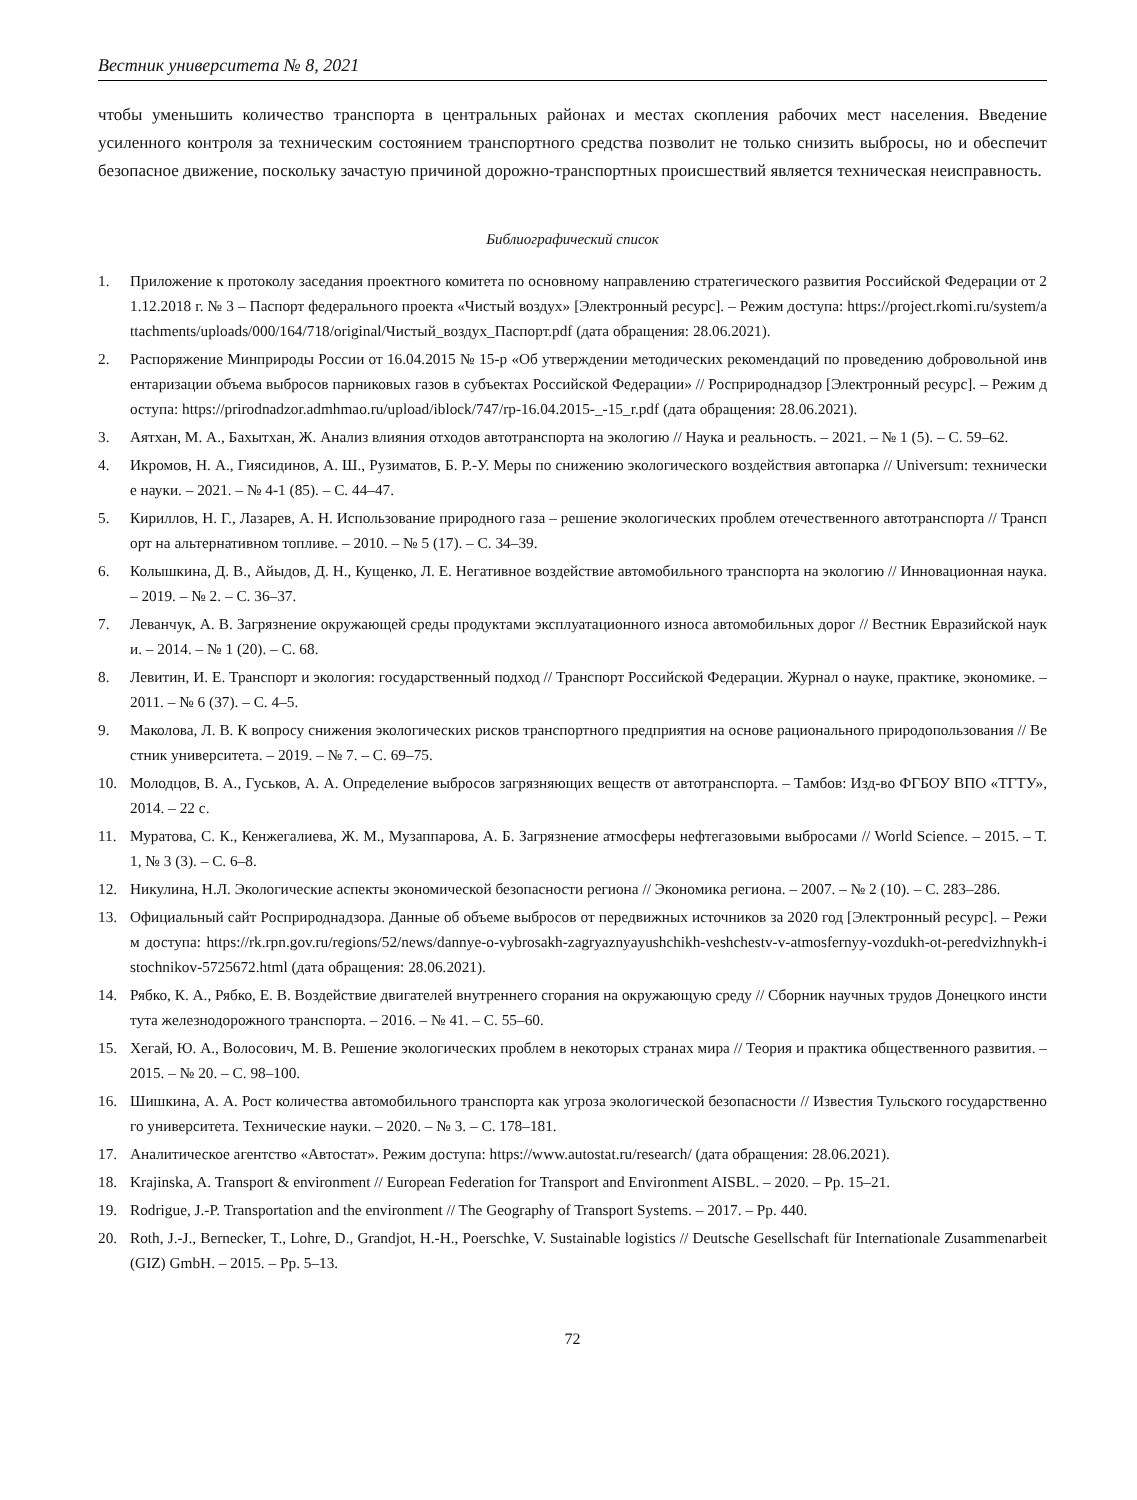Вестник университета № 8, 2021
чтобы уменьшить количество транспорта в центральных районах и местах скопления рабочих мест населения. Введение усиленного контроля за техническим состоянием транспортного средства позволит не только снизить выбросы, но и обеспечит безопасное движение, поскольку зачастую причиной дорожно-транспортных происшествий является техническая неисправность.
Библиографический список
1. Приложение к протоколу заседания проектного комитета по основному направлению стратегического развития Российской Федерации от 21.12.2018 г. № 3 – Паспорт федерального проекта «Чистый воздух» [Электронный ресурс]. – Режим доступа: https://project.rkomi.ru/system/attachments/uploads/000/164/718/original/Чистый_воздух_Паспорт.pdf (дата обращения: 28.06.2021).
2. Распоряжение Минприроды России от 16.04.2015 № 15-р «Об утверждении методических рекомендаций по проведению добровольной инвентаризации объема выбросов парниковых газов в субъектах Российской Федерации» // Росприроднадзор [Электронный ресурс]. – Режим доступа: https://prirodnadzor.admhmao.ru/upload/iblock/747/rp-16.04.2015-_-15_r.pdf (дата обращения: 28.06.2021).
3. Аятхан, М. А., Бахытхан, Ж. Анализ влияния отходов автотранспорта на экологию // Наука и реальность. – 2021. – № 1 (5). – С. 59–62.
4. Икромов, Н. А., Гиясидинов, А. Ш., Рузиматов, Б. Р.-У. Меры по снижению экологического воздействия автопарка // Universum: технические науки. – 2021. – № 4-1 (85). – С. 44–47.
5. Кириллов, Н. Г., Лазарев, А. Н. Использование природного газа – решение экологических проблем отечественного автотранспорта // Транспорт на альтернативном топливе. – 2010. – № 5 (17). – С. 34–39.
6. Колышкина, Д. В., Айыдов, Д. Н., Кущенко, Л. Е. Негативное воздействие автомобильного транспорта на экологию // Инновационная наука. – 2019. – № 2. – С. 36–37.
7. Леванчук, А. В. Загрязнение окружающей среды продуктами эксплуатационного износа автомобильных дорог // Вестник Евразийской науки. – 2014. – № 1 (20). – С. 68.
8. Левитин, И. Е. Транспорт и экология: государственный подход // Транспорт Российской Федерации. Журнал о науке, практике, экономике. – 2011. – № 6 (37). – С. 4–5.
9. Маколова, Л. В. К вопросу снижения экологических рисков транспортного предприятия на основе рационального природопользования // Вестник университета. – 2019. – № 7. – С. 69–75.
10. Молодцов, В. А., Гуськов, А. А. Определение выбросов загрязняющих веществ от автотранспорта. – Тамбов: Изд-во ФГБОУ ВПО «ТГТУ», 2014. – 22 с.
11. Муратова, С. К., Кенжегалиева, Ж. М., Музаппарова, А. Б. Загрязнение атмосферы нефтегазовыми выбросами // World Science. – 2015. – Т. 1, № 3 (3). – С. 6–8.
12. Никулина, Н.Л. Экологические аспекты экономической безопасности региона // Экономика региона. – 2007. – № 2 (10). – С. 283–286.
13. Официальный сайт Росприроднадзора. Данные об объеме выбросов от передвижных источников за 2020 год [Электронный ресурс]. – Режим доступа: https://rk.rpn.gov.ru/regions/52/news/dannye-o-vybrosakh-zagryaznyayushchikh-veshchestv-v-atmosfernyy-vozdukh-ot-peredvizhnykh-istochnikov-5725672.html (дата обращения: 28.06.2021).
14. Рябко, К. А., Рябко, Е. В. Воздействие двигателей внутреннего сгорания на окружающую среду // Сборник научных трудов Донецкого института железнодорожного транспорта. – 2016. – № 41. – С. 55–60.
15. Хегай, Ю. А., Волосович, М. В. Решение экологических проблем в некоторых странах мира // Теория и практика общественного развития. – 2015. – № 20. – С. 98–100.
16. Шишкина, А. А. Рост количества автомобильного транспорта как угроза экологической безопасности // Известия Тульского государственного университета. Технические науки. – 2020. – № 3. – С. 178–181.
17. Аналитическое агентство «Автостат». Режим доступа: https://www.autostat.ru/research/ (дата обращения: 28.06.2021).
18. Krajinska, A. Transport & environment // European Federation for Transport and Environment AISBL. – 2020. – Pp. 15–21.
19. Rodrigue, J.-P. Transportation and the environment // The Geography of Transport Systems. – 2017. – Pp. 440.
20. Roth, J.-J., Bernecker, T., Lohre, D., Grandjot, H.-H., Poerschke, V. Sustainable logistics // Deutsche Gesellschaft für Internationale Zusammenarbeit (GIZ) GmbH. – 2015. – Pp. 5–13.
72